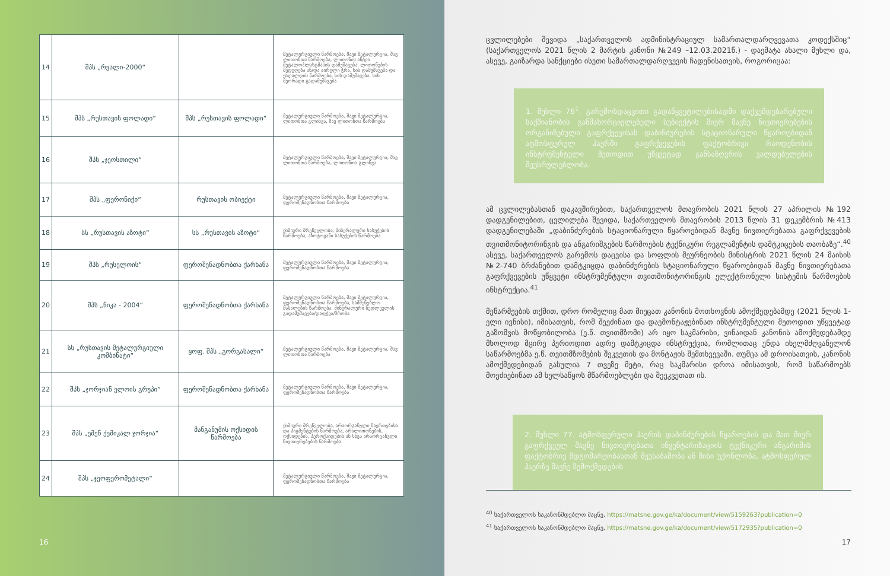| 14 | შპს „რვალი-2000“ | | მეტალურგიული წარმოება, შავი მეტალურგია, შავ ლითონთა წარმოება, ლითონის ან/და მეტალოპლასტმასის დამუშავება, ლითონების შედუღება ან/და აირული ჭრა, ხის დამუშავება და ქაღალდის წარმოება, ხის დამუშავება, ხის მეორადი გადამუშავება |
| 15 | შპს „რუსთავის ფოლადი“ | შპს „რუსთავის ფოლადი“ | მეტალურგიული წარმოება, შავი მეტალურგია, ლითონთა გლინვა, შავ ლითონთა წარმოება |
| 16 | შპს „ჯეოსთილი“ | | მეტალურგიული წარმოება, შავი მეტალურგია, შავ ლითონთა წარმოება, ლითონთა გლინვა |
| 17 | შპს „ფერონიქი“ | რუსთავის ობიექტი | მეტალურგიული წარმოება, შავი მეტალურგია, ფეროშენადნობთა წარმოება |
| 18 | სს „რუსთავის აზოტი“ | სს „რუსთავის აზოტი“ | ქიმიური მრეწველობა, მინერალური სასუქების წარმოება, აზოტოვანი სასუქების წარმოება |
| 19 | შპს „რუსელოის“ | ფეროშენადნობთა ქარხანა | მეტალურგიული წარმოება, შავი მეტალურგია, ფეროშენადნობთა წარმოება |
| 20 | შპს „ნიკა - 2004“ | ფეროშენადნობთა ქარხანა | მეტალურგიული წარმოება, შავი მეტალურგია, ფეროშენადნობთა წარმოება, სამშენებლო მასალების წარმოება, მინერალური ნედლეულის გადამუშავება/დაფქვა/შრობა |
| 21 | სს „რუსთავის მეტალურგიული კომბინატი“ | ყოფ. შპს „გორგასალი“ | მეტალურგიული წარმოება, შავი მეტალურგია, შავ ლითონთა წარმოება |
| 22 | შპს „ჯორჯიან ელოის გრუპი“ | ფეროშენადნობთა ქარხანა | მეტალურგიული წარმოება, შავი მეტალურგია, ფეროშენადნობთა წარმოება |
| 23 | შპს „ემენ ქემიკალ ჯორჯია“ | მანგანუმის ოქსიდის წარმოება | ქიმიური მრეწველობა, არაორგანული ნაერთებისა და პიგმენტების წარმოება, არალითონების, ოქსიდების, პეროქსიდების ან სხვა არაორგანული ნივთიერებების წარმოება |
| 24 | შპს „ჯეოფერომეტალი“ | | მეტალურგიული წარმოება, შავი მეტალურგია, ფეროშენადნობთა წარმოება |
16
ცვლილებები შევიდა „საქართველოს ადმინისტრაციულ სამართალდარღვევათა კოდექსშიც“ (საქართველოს 2021 წლის 2 მარტის კანონი №249 –12.03.2021წ.) - დაემატა ახალი მუხლი და, ასევე, გაიზარდა სანქციები ისეთი სამართალდარღვევის ჩადენისათვის, როგორიცაა:
1. მუხლი 76<sup>1</sup>. გარემოსდაცვითი გადაწყვეტილებისადმი დაქვემდებარებული საქმიანობის განმახორციელებელი სუბიექტის მიერ მავნე ნივთიერებების ორგანიზებული გაფრქვევისას დაბინძურების სტაციონარული წყაროებიდან ატმოსფერულ ჰაერში გაფრქვევების ფაქტობრივი რაოდენობის ინსტრუმენტული მეთოდით უწყვეტად განსაზღვრის ვალდებულების შეუსრულებლობა.
ამ ცვლილებასთან დაკავშირებით, საქართველოს მთავრობის 2021 წლის 27 აპრილის №192 დადგენილებით, ცვლილება შევიდა, საქართველოს მთავრობის 2013 წლის 31 დეკემბრის №413 დადგენილებაში „დაბინძურების სტაციონარული წყაროებიდან მავნე ნივთიერებათა გაფრქვევების თვითმონიტორინგის და ანგარიშგების წარმოების ტექნიკური რეგლამენტის დამტკიცების თაობაზე“.<sup>40</sup> ასევე, საქართველოს გარემოს დაცვისა და სოფლის მეურნეობის მინისტრის 2021 წლის 24 მაისის №2-740 ბრძანებით დამტკიცდა დაბინძურების სტაციონარული წყაროებიდან მავნე ნივთიერებათა გაფრქვევების უწყვეტი ინსტრუმენტული თვითმონიტორინგის ელექტრონული სისტემის წარმოების ინსტრუქცია.<sup>41</sup>
მეწარმეების თქმით, დრო რომელიც მათ მიეცათ კანონის მოთხოვნის ამოქმედებამდე (2021 წლის 1-ელი ივნისი), იმისათვის, რომ შეეძინათ და დაემონტაჟებინათ ინსტრუმენტული მეთოდით უწყვეტად გაზომვის მოწყობილობა (ე.წ. თვითმზომი) არ იყო საკმარისი, ვინაიდან კანონის ამოქმედებამდე მხოლოდ მცირე პერიოდით ადრე დამტკიცდა ინსტრუქცია, რომლითაც უნდა იხელმძღვანელონ საწარმოებმა ე.წ. თვითმზომების შეკვეთის და მონტაჟის შემთხვევაში. თუმცა ამ დროისათვის, კანონის ამოქმედებიდან გასულია 7 თვეზე მეტი, რაც საკმარისი დროა იმისათვის, რომ საწარმოებს მოეძიებინათ ამ ხელსაწყოს მწარმოებლები და შეეკვეთათ ის.
2. მუხლი 77. ატმოსფერული ჰაერის დაბინძურების წყაროების და მათ მიერ გაფრქვეულ მავნე ნივთიერებათა ინვენტარიზაციის ტექნიკური ანგარიშის ფაქტობრივ მდგომარეობასთან შეუსაბამობა ან მისი უქონლობა, ატმოსფერულ ჰაერზე მავნე ზემოქმედების
<sup>40</sup> საქართველოს საკანონმდებლო მაცნე, https://matsne.gov.ge/ka/document/view/5159263?publication=0
<sup>41</sup> საქართველოს საკანონმდებლო მაცნე, https://matsne.gov.ge/ka/document/view/5172935?publication=0
17